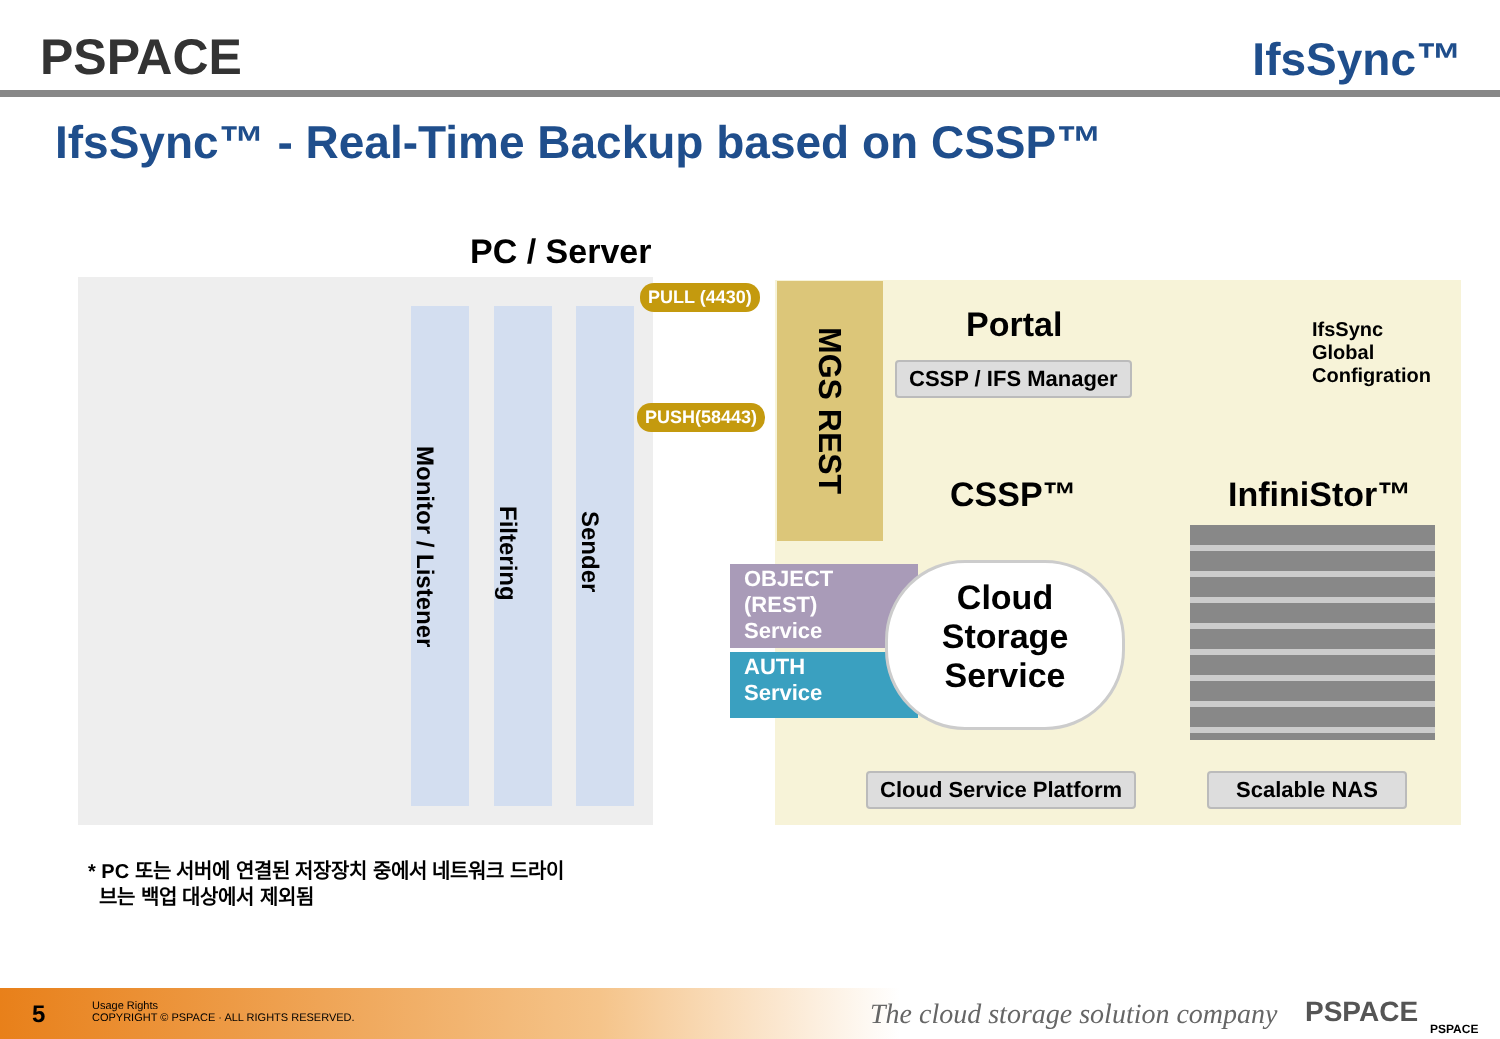PSPACE IfsSync™
IfsSync™ - Real-Time Backup based on CSSP™
PC / Server
Monitor / Listener
Filtering
Sender
PULL (4430)
PUSH(58443)
MGS REST
Portal
CSSP / IFS Manager
IfsSync
Global
Configration
CSSP™ InfiniStor™
OBJECT
(REST)
Service
AUTH
Service
Cloud
Storage
Service
Cloud Service Platform Scalable NAS
* PC 또는 서버에 연결된 저장장치 중에서 네트워크 드라이
브는 백업 대상에서 제외됨
5
Usage Rights
COPYRIGHT © PSPACE · ALL RIGHTS RESERVED.
The cloud storage solution company
PSPACE PSPACE